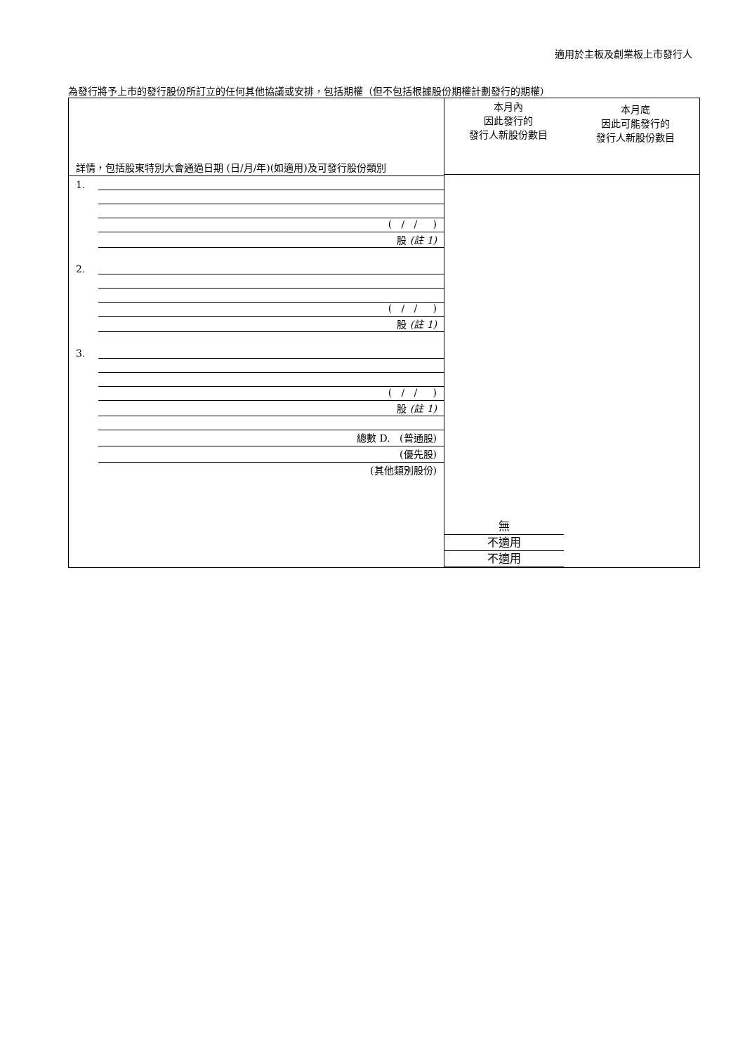適用於主板及創業板上市發行人
為發行將予上市的發行股份所訂立的任何其他協議或安排，包括期權（但不包括根據股份期權計劃發行的期權）
詳情，包括股東特別大會通過日期 (日/月/年)(如適用)及可發行股份類別
1.
( / / )
股 (註 1)
2.
( / / )
股 (註 1)
3.
( / / )
股 (註 1)
總數 D. (普通股)
(優先股)
(其他類別股份)
本月內
因此發行的
發行人新股份數目
本月底
因此可能發行的
發行人新股份數目
無
不適用
不適用